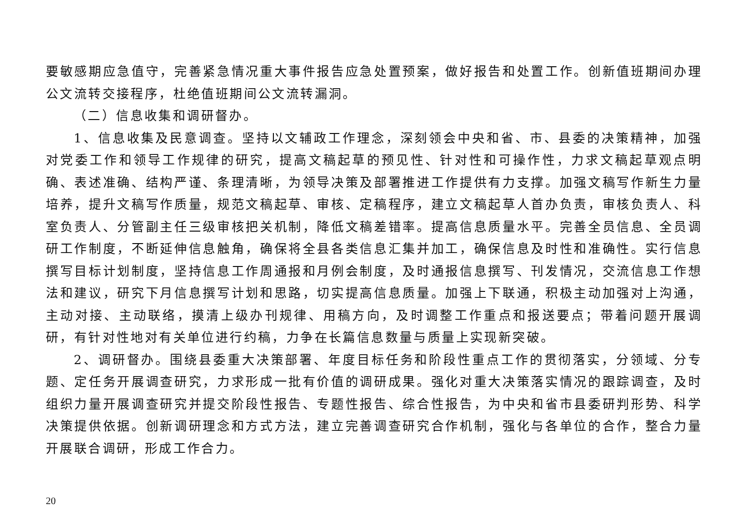要敏感期应急值守，完善紧急情况重大事件报告应急处置预案，做好报告和处置工作。创新值班期间办理公文流转交接程序，杜绝值班期间公文流转漏洞。
（二）信息收集和调研督办。
1、信息收集及民意调查。坚持以文辅政工作理念，深刻领会中央和省、市、县委的决策精神，加强对党委工作和领导工作规律的研究，提高文稿起草的预见性、针对性和可操作性，力求文稿起草观点明确、表述准确、结构严谨、条理清晰，为领导决策及部署推进工作提供有力支撑。加强文稿写作新生力量培养，提升文稿写作质量，规范文稿起草、审核、定稿程序，建立文稿起草人首办负责，审核负责人、科室负责人、分管副主任三级审核把关机制，降低文稿差错率。提高信息质量水平。完善全员信息、全员调研工作制度，不断延伸信息触角，确保将全县各类信息汇集并加工，确保信息及时性和准确性。实行信息撰写目标计划制度，坚持信息工作周通报和月例会制度，及时通报信息撰写、刊发情况，交流信息工作想法和建议，研究下月信息撰写计划和思路，切实提高信息质量。加强上下联通，积极主动加强对上沟通，主动对接、主动联络，摸清上级办刊规律、用稿方向，及时调整工作重点和报送要点；带着问题开展调研，有针对性地对有关单位进行约稿，力争在长篇信息数量与质量上实现新突破。
2、调研督办。围绕县委重大决策部署、年度目标任务和阶段性重点工作的贯彻落实，分领域、分专题、定任务开展调查研究，力求形成一批有价值的调研成果。强化对重大决策落实情况的跟踪调查，及时组织力量开展调查研究并提交阶段性报告、专题性报告、综合性报告，为中央和省市县委研判形势、科学决策提供依据。创新调研理念和方式方法，建立完善调查研究合作机制，强化与各单位的合作，整合力量开展联合调研，形成工作合力。
20